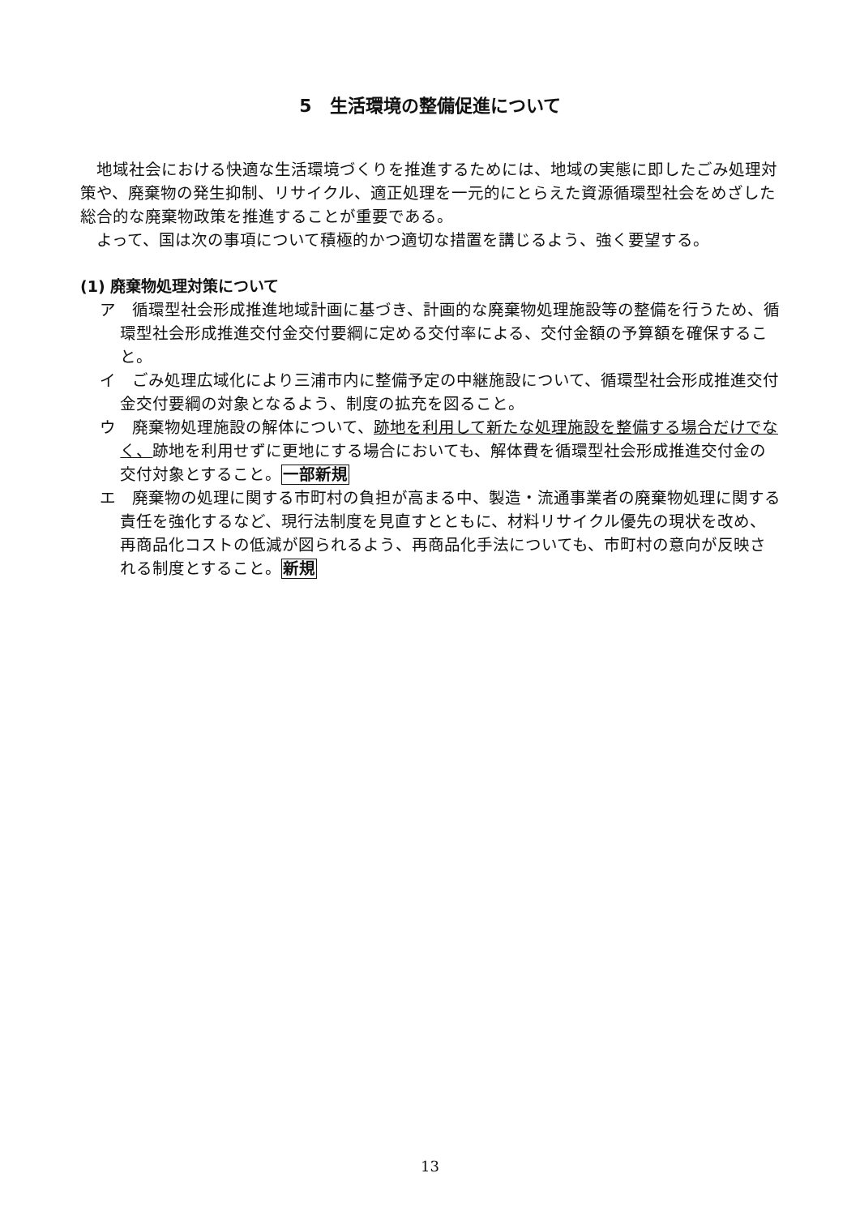5　生活環境の整備促進について
地域社会における快適な生活環境づくりを推進するためには、地域の実態に即したごみ処理対策や、廃棄物の発生抑制、リサイクル、適正処理を一元的にとらえた資源循環型社会をめざした総合的な廃棄物政策を推進することが重要である。
よって、国は次の事項について積極的かつ適切な措置を講じるよう、強く要望する。
(1) 廃棄物処理対策について
ア　循環型社会形成推進地域計画に基づき、計画的な廃棄物処理施設等の整備を行うため、循環型社会形成推進交付金交付要綱に定める交付率による、交付金額の予算額を確保すること。
イ　ごみ処理広域化により三浦市内に整備予定の中継施設について、循環型社会形成推進交付金交付要綱の対象となるよう、制度の拡充を図ること。
ウ　廃棄物処理施設の解体について、跡地を利用して新たな処理施設を整備する場合だけでなく、跡地を利用せずに更地にする場合においても、解体費を循環型社会形成推進交付金の交付対象とすること。一部新規
エ　廃棄物の処理に関する市町村の負担が高まる中、製造・流通事業者の廃棄物処理に関する責任を強化するなど、現行法制度を見直すとともに、材料リサイクル優先の現状を改め、再商品化コストの低減が図られるよう、再商品化手法についても、市町村の意向が反映される制度とすること。新規
13